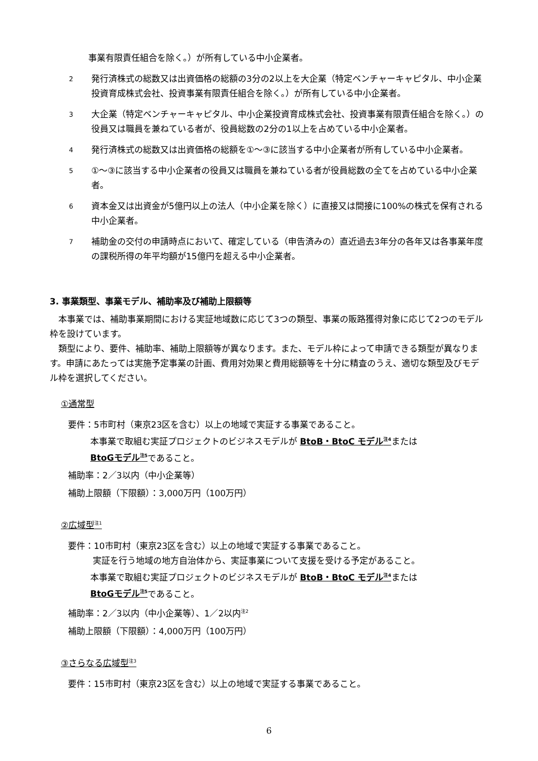事業有限責任組合を除く。）が所有している中小企業者。
2 発行済株式の総数又は出資価格の総額の3分の2以上を大企業（特定ベンチャーキャピタル、中小企業投資育成株式会社、投資事業有限責任組合を除く。）が所有している中小企業者。
3 大企業（特定ベンチャーキャピタル、中小企業投資育成株式会社、投資事業有限責任組合を除く。）の役員又は職員を兼ねている者が、役員総数の2分の1以上を占めている中小企業者。
4 発行済株式の総数又は出資価格の総額を①～③に該当する中小企業者が所有している中小企業者。
5 ①～③に該当する中小企業者の役員又は職員を兼ねている者が役員総数の全てを占めている中小企業者。
6 資本金又は出資金が5億円以上の法人（中小企業を除く）に直接又は間接に100%の株式を保有される中小企業者。
7 補助金の交付の申請時点において、確定している（申告済みの）直近過去3年分の各年又は各事業年度の課税所得の年平均額が15億円を超える中小企業者。
3. 事業類型、事業モデル、補助率及び補助上限額等
　本事業では、補助事業期間における実証地域数に応じて3つの類型、事業の販路獲得対象に応じて2つのモデル枠を設けています。
　類型により、要件、補助率、補助上限額等が異なります。また、モデル枠によって申請できる類型が異なります。申請にあたっては実施予定事業の計画、費用対効果と費用総額等を十分に精査のうえ、適切な類型及びモデル枠を選択してください。
①通常型
要件：5市町村（東京23区を含む）以上の地域で実証する事業であること。
本事業で取組む実証プロジェクトのビジネスモデルが BtoB・BtoC モデル<sup>注4</sup>または
BtoGモデル<sup>注5</sup>であること。
補助率：2／3以内（中小企業等）
補助上限額（下限額）：3,000万円（100万円）
②広域型<sup>注1</sup>
要件：10市町村（東京23区を含む）以上の地域で実証する事業であること。
実証を行う地域の地方自治体から、実証事業について支援を受ける予定があること。
本事業で取組む実証プロジェクトのビジネスモデルが BtoB・BtoC モデル<sup>注4</sup>または
BtoGモデル<sup>注5</sup>であること。
補助率：2／3以内（中小企業等）、1／2以内<sup>注2</sup>
補助上限額（下限額）：4,000万円（100万円）
③さらなる広域型<sup>注3</sup>
要件：15市町村（東京23区を含む）以上の地域で実証する事業であること。
6